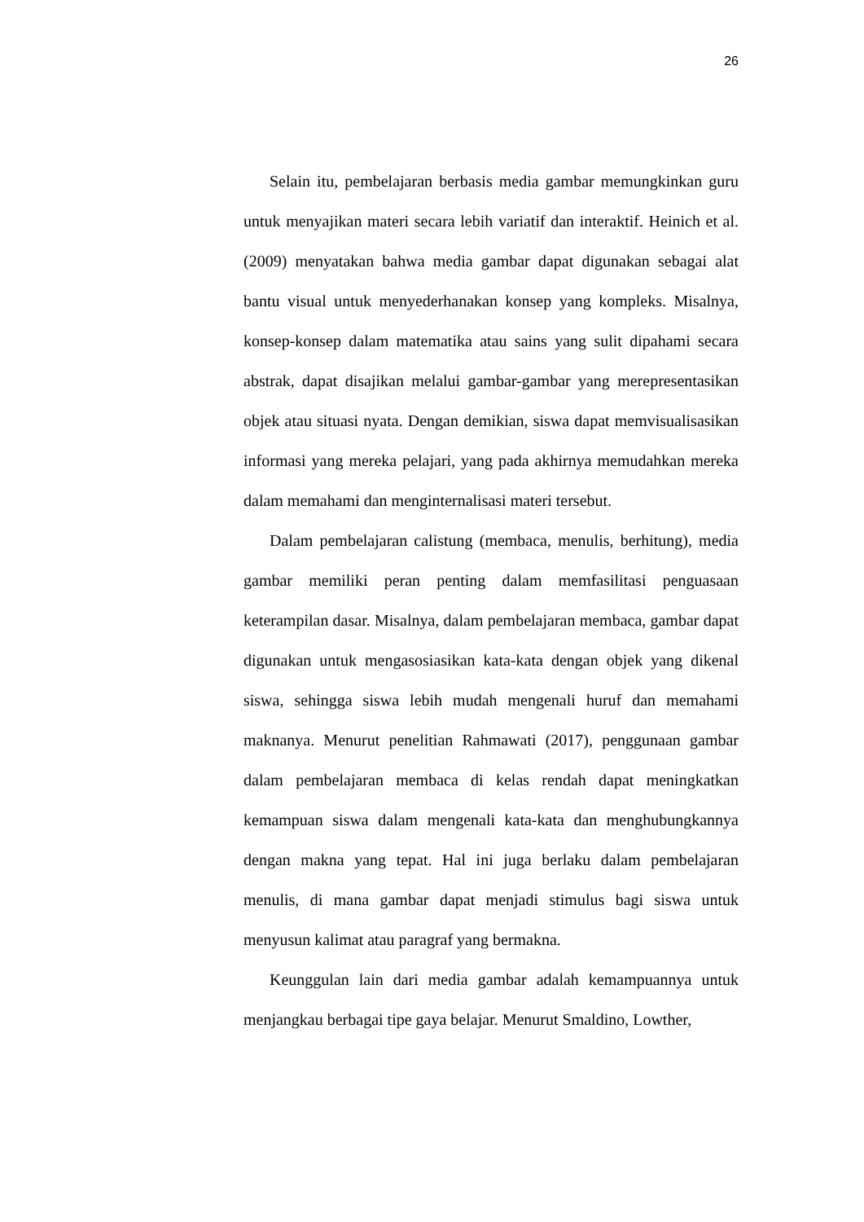26
Selain itu, pembelajaran berbasis media gambar memungkinkan guru untuk menyajikan materi secara lebih variatif dan interaktif. Heinich et al. (2009) menyatakan bahwa media gambar dapat digunakan sebagai alat bantu visual untuk menyederhanakan konsep yang kompleks. Misalnya, konsep-konsep dalam matematika atau sains yang sulit dipahami secara abstrak, dapat disajikan melalui gambar-gambar yang merepresentasikan objek atau situasi nyata. Dengan demikian, siswa dapat memvisualisasikan informasi yang mereka pelajari, yang pada akhirnya memudahkan mereka dalam memahami dan menginternalisasi materi tersebut.
Dalam pembelajaran calistung (membaca, menulis, berhitung), media gambar memiliki peran penting dalam memfasilitasi penguasaan keterampilan dasar. Misalnya, dalam pembelajaran membaca, gambar dapat digunakan untuk mengasosiasikan kata-kata dengan objek yang dikenal siswa, sehingga siswa lebih mudah mengenali huruf dan memahami maknanya. Menurut penelitian Rahmawati (2017), penggunaan gambar dalam pembelajaran membaca di kelas rendah dapat meningkatkan kemampuan siswa dalam mengenali kata-kata dan menghubungkannya dengan makna yang tepat. Hal ini juga berlaku dalam pembelajaran menulis, di mana gambar dapat menjadi stimulus bagi siswa untuk menyusun kalimat atau paragraf yang bermakna.
Keunggulan lain dari media gambar adalah kemampuannya untuk menjangkau berbagai tipe gaya belajar. Menurut Smaldino, Lowther,